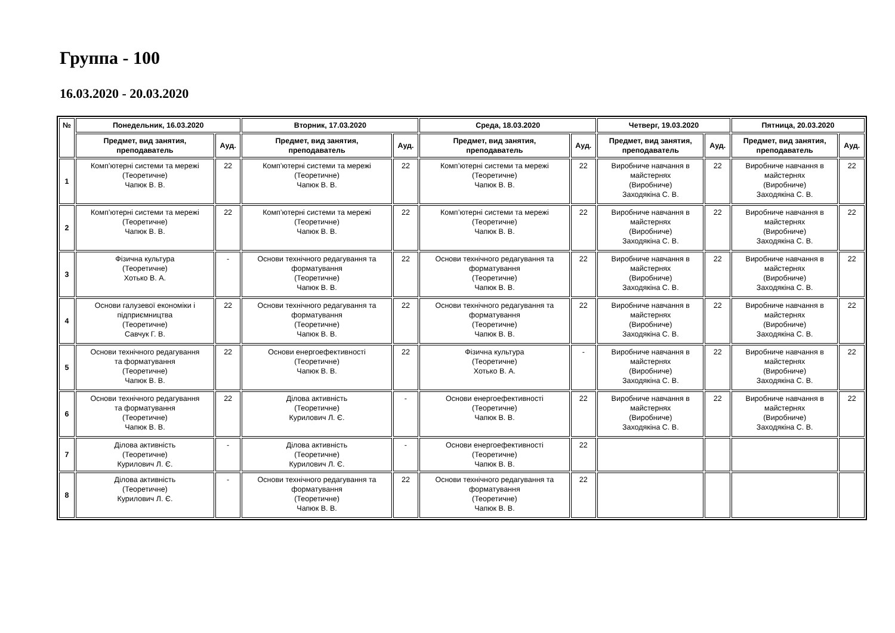Группа - 100
16.03.2020 - 20.03.2020
| № | Понедельник, 16.03.2020 | | Вторник, 17.03.2020 | | Среда, 18.03.2020 | | Четверг, 19.03.2020 | | Пятница, 20.03.2020 | |
| --- | --- | --- | --- | --- | --- | --- | --- | --- | --- | --- |
| | Предмет, вид занятия, преподаватель | Ауд. | Предмет, вид занятия, преподаватель | Ауд. | Предмет, вид занятия, преподаватель | Ауд. | Предмет, вид занятия, преподаватель | Ауд. | Предмет, вид занятия, преподаватель | Ауд. |
| 1 | Комп’ютерні системи та мережі (Теоретичне) Чапюк В. В. | 22 | Комп’ютерні системи та мережі (Теоретичне) Чапюк В. В. | 22 | Комп’ютерні системи та мережі (Теоретичне) Чапюк В. В. | 22 | Виробниче навчання в майстернях (Виробниче) Заходякіна С. В. | 22 | Виробниче навчання в майстернях (Виробниче) Заходякіна С. В. | 22 |
| 2 | Комп’ютерні системи та мережі (Теоретичне) Чапюк В. В. | 22 | Комп’ютерні системи та мережі (Теоретичне) Чапюк В. В. | 22 | Комп’ютерні системи та мережі (Теоретичне) Чапюк В. В. | 22 | Виробниче навчання в майстернях (Виробниче) Заходякіна С. В. | 22 | Виробниче навчання в майстернях (Виробниче) Заходякіна С. В. | 22 |
| 3 | Фізична культура (Теоретичне) Хотько В. А. | - | Основи технічного редагування та форматування (Теоретичне) Чапюк В. В. | 22 | Основи технічного редагування та форматування (Теоретичне) Чапюк В. В. | 22 | Виробниче навчання в майстернях (Виробниче) Заходякіна С. В. | 22 | Виробниче навчання в майстернях (Виробниче) Заходякіна С. В. | 22 |
| 4 | Основи галузевої економіки і підприємництва (Теоретичне) Савчук Г. В. | 22 | Основи технічного редагування та форматування (Теоретичне) Чапюк В. В. | 22 | Основи технічного редагування та форматування (Теоретичне) Чапюк В. В. | 22 | Виробниче навчання в майстернях (Виробниче) Заходякіна С. В. | 22 | Виробниче навчання в майстернях (Виробниче) Заходякіна С. В. | 22 |
| 5 | Основи технічного редагування та форматування (Теоретичне) Чапюк В. В. | 22 | Основи енергоефективності (Теоретичне) Чапюк В. В. | 22 | Фізична культура (Теоретичне) Хотько В. А. | - | Виробниче навчання в майстернях (Виробниче) Заходякіна С. В. | 22 | Виробниче навчання в майстернях (Виробниче) Заходякіна С. В. | 22 |
| 6 | Основи технічного редагування та форматування (Теоретичне) Чапюк В. В. | 22 | Ділова активність (Теоретичне) Курилович Л. Є. | - | Основи енергоефективності (Теоретичне) Чапюк В. В. | 22 | Виробниче навчання в майстернях (Виробниче) Заходякіна С. В. | 22 | Виробниче навчання в майстернях (Виробниче) Заходякіна С. В. | 22 |
| 7 | Ділова активність (Теоретичне) Курилович Л. Є. | - | Ділова активність (Теоретичне) Курилович Л. Є. | - | Основи енергоефективності (Теоретичне) Чапюк В. В. | 22 | | | | |
| 8 | Ділова активність (Теоретичне) Курилович Л. Є. | - | Основи технічного редагування та форматування (Теоретичне) Чапюк В. В. | 22 | Основи технічного редагування та форматування (Теоретичне) Чапюк В. В. | 22 | | | | |